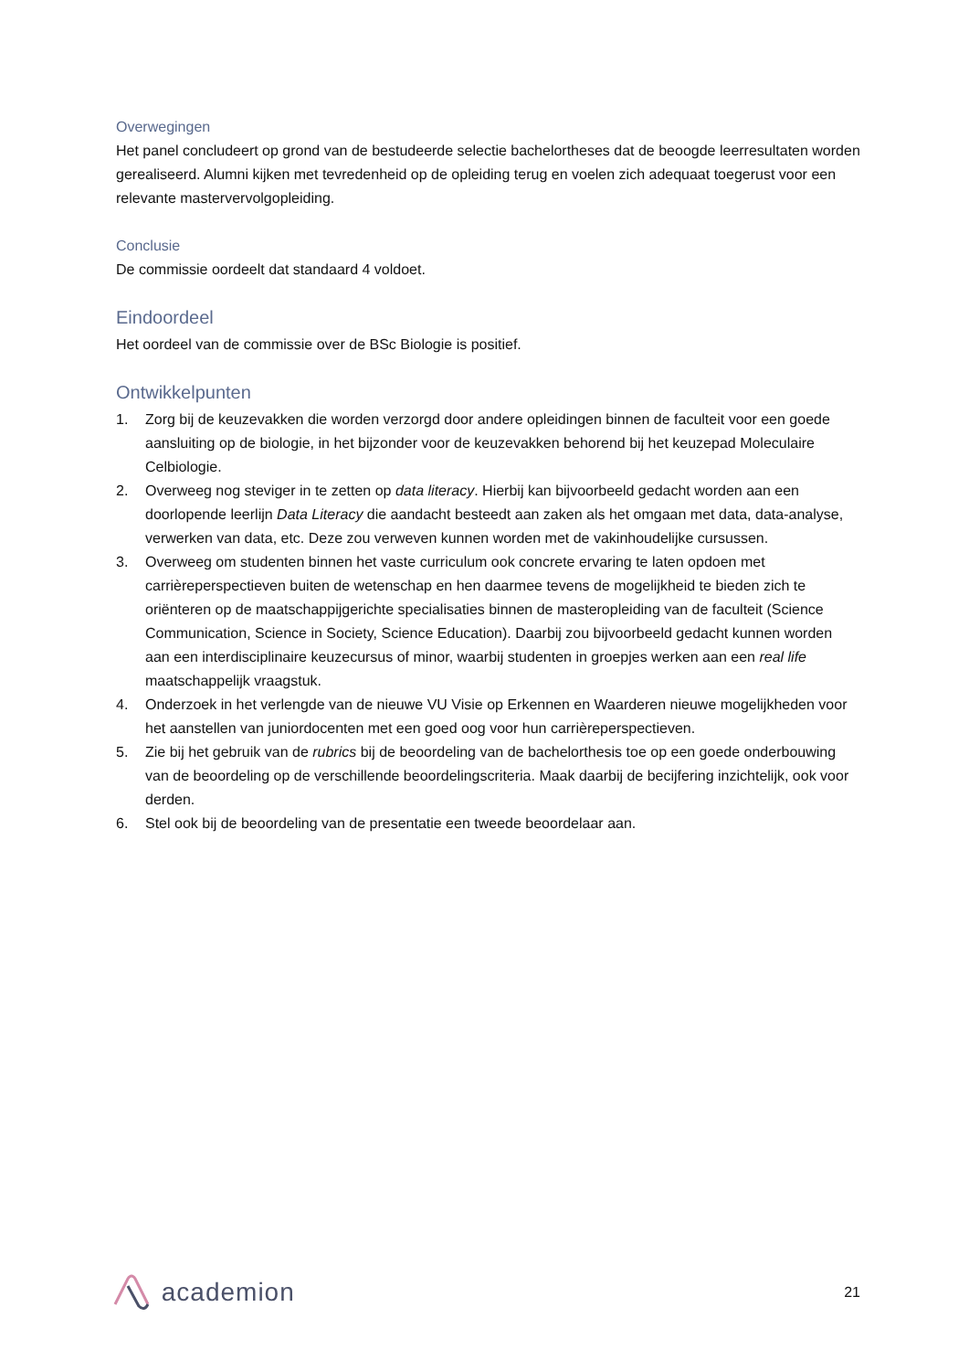Overwegingen
Het panel concludeert op grond van de bestudeerde selectie bachelortheses dat de beoogde leerresultaten worden gerealiseerd. Alumni kijken met tevredenheid op de opleiding terug en voelen zich adequaat toegerust voor een relevante mastervervolgopleiding.
Conclusie
De commissie oordeelt dat standaard 4 voldoet.
Eindoordeel
Het oordeel van de commissie over de BSc Biologie is positief.
Ontwikkelpunten
1. Zorg bij de keuzevakken die worden verzorgd door andere opleidingen binnen de faculteit voor een goede aansluiting op de biologie, in het bijzonder voor de keuzevakken behorend bij het keuzepad Moleculaire Celbiologie.
2. Overweeg nog steviger in te zetten op data literacy. Hierbij kan bijvoorbeeld gedacht worden aan een doorlopende leerlijn Data Literacy die aandacht besteedt aan zaken als het omgaan met data, data-analyse, verwerken van data, etc. Deze zou verweven kunnen worden met de vakinhoudelijke cursussen.
3. Overweeg om studenten binnen het vaste curriculum ook concrete ervaring te laten opdoen met carrièreperspectieven buiten de wetenschap en hen daarmee tevens de mogelijkheid te bieden zich te oriënteren op de maatschappijgerichte specialisaties binnen de masteropleiding van de faculteit (Science Communication, Science in Society, Science Education). Daarbij zou bijvoorbeeld gedacht kunnen worden aan een interdisciplinaire keuzecursus of minor, waarbij studenten in groepjes werken aan een real life maatschappelijk vraagstuk.
4. Onderzoek in het verlengde van de nieuwe VU Visie op Erkennen en Waarderen nieuwe mogelijkheden voor het aanstellen van juniordocenten met een goed oog voor hun carrièreperspectieven.
5. Zie bij het gebruik van de rubrics bij de beoordeling van de bachelorthesis toe op een goede onderbouwing van de beoordeling op de verschillende beoordelingscriteria. Maak daarbij de becijfering inzichtelijk, ook voor derden.
6. Stel ook bij de beoordeling van de presentatie een tweede beoordelaar aan.
academion
21